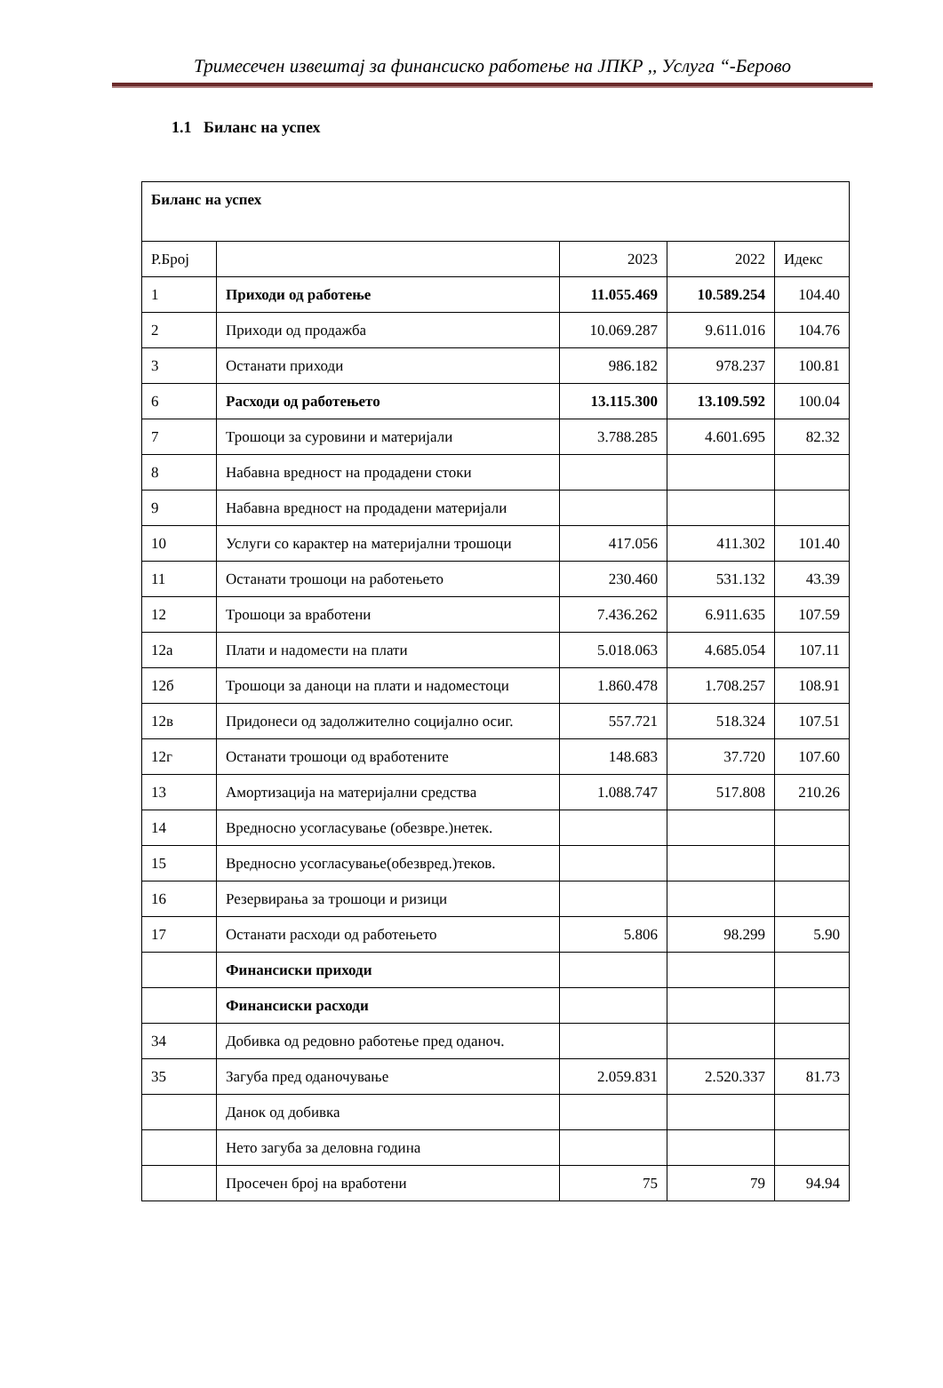Тримесечен извештај за финансиско работење на ЈПКР ,, Услуга “-Берово
1.1 Биланс на успех
| Биланс на успех | | | | |
| Р.Број | | 2023 | 2022 | Идекс |
| 1 | Приходи од работење | 11.055.469 | 10.589.254 | 104.40 |
| 2 | Приходи од продажба | 10.069.287 | 9.611.016 | 104.76 |
| 3 | Останати приходи | 986.182 | 978.237 | 100.81 |
| 6 | Расходи од работењето | 13.115.300 | 13.109.592 | 100.04 |
| 7 | Трошоци за суровини и материјали | 3.788.285 | 4.601.695 | 82.32 |
| 8 | Набавна вредност на продадени стоки | | | |
| 9 | Набавна вредност на продадени материјали | | | |
| 10 | Услуги со карактер на материјални трошоци | 417.056 | 411.302 | 101.40 |
| 11 | Останати трошоци на работењето | 230.460 | 531.132 | 43.39 |
| 12 | Трошоци за вработени | 7.436.262 | 6.911.635 | 107.59 |
| 12а | Плати и надомести на плати | 5.018.063 | 4.685.054 | 107.11 |
| 12б | Трошоци за даноци на плати и надоместоци | 1.860.478 | 1.708.257 | 108.91 |
| 12в | Придонеси од задолжително социјално осиг. | 557.721 | 518.324 | 107.51 |
| 12г | Останати трошоци од вработените | 148.683 | 37.720 | 107.60 |
| 13 | Амортизација на материјални средства | 1.088.747 | 517.808 | 210.26 |
| 14 | Вредносно усогласување (обезвре.)нетек. | | | |
| 15 | Вредносно усогласување(обезвред.)теков. | | | |
| 16 | Резервирања за трошоци и ризици | | | |
| 17 | Останати расходи од работењето | 5.806 | 98.299 | 5.90 |
| | Финансиски приходи | | | |
| | Финансиски расходи | | | |
| 34 | Добивка од редовно работење пред оданоч. | | | |
| 35 | Загуба пред оданочување | 2.059.831 | 2.520.337 | 81.73 |
| | Данок од добивка | | | |
| | Нето загуба за деловна година | | | |
| | Просечен број на вработени | 75 | 79 | 94.94 |